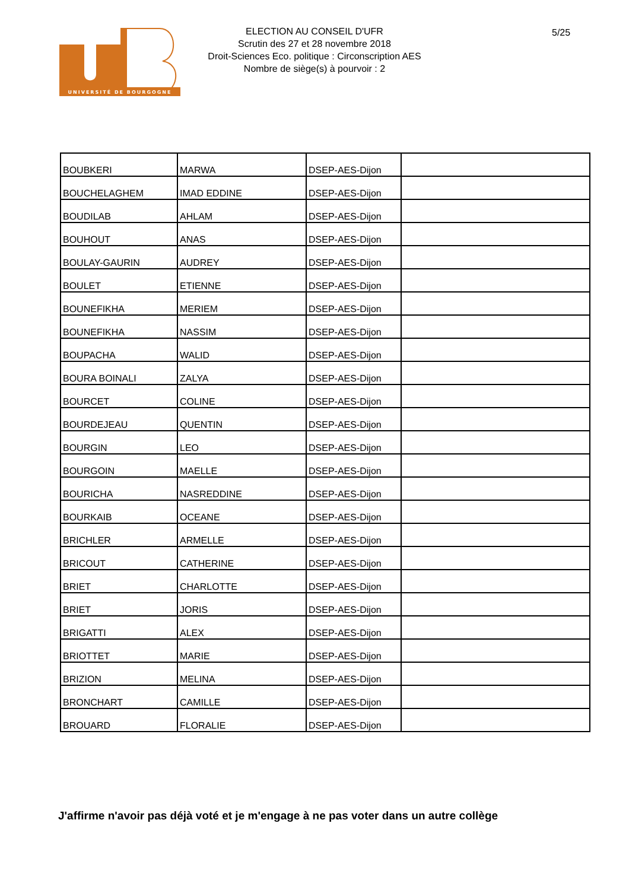UNIVERSITÉ DE BOURGOGNE
ELECTION AU CONSEIL D'UFR
Scrutin des 27 et 28 novembre 2018
Droit-Sciences Eco. politique : Circonscription AES
Nombre de siège(s) à pourvoir : 2
5/25
| BOUBKERI | MARWA | DSEP-AES-Dijon | |
| BOUCHELAGHEM | IMAD EDDINE | DSEP-AES-Dijon | |
| BOUDILAB | AHLAM | DSEP-AES-Dijon | |
| BOUHOUT | ANAS | DSEP-AES-Dijon | |
| BOULAY-GAURIN | AUDREY | DSEP-AES-Dijon | |
| BOULET | ETIENNE | DSEP-AES-Dijon | |
| BOUNEFIKHA | MERIEM | DSEP-AES-Dijon | |
| BOUNEFIKHA | NASSIM | DSEP-AES-Dijon | |
| BOUPACHA | WALID | DSEP-AES-Dijon | |
| BOURA BOINALI | ZALYA | DSEP-AES-Dijon | |
| BOURCET | COLINE | DSEP-AES-Dijon | |
| BOURDEJEAU | QUENTIN | DSEP-AES-Dijon | |
| BOURGIN | LEO | DSEP-AES-Dijon | |
| BOURGOIN | MAELLE | DSEP-AES-Dijon | |
| BOURICHA | NASREDDINE | DSEP-AES-Dijon | |
| BOURKAIB | OCEANE | DSEP-AES-Dijon | |
| BRICHLER | ARMELLE | DSEP-AES-Dijon | |
| BRICOUT | CATHERINE | DSEP-AES-Dijon | |
| BRIET | CHARLOTTE | DSEP-AES-Dijon | |
| BRIET | JORIS | DSEP-AES-Dijon | |
| BRIGATTI | ALEX | DSEP-AES-Dijon | |
| BRIOTTET | MARIE | DSEP-AES-Dijon | |
| BRIZION | MELINA | DSEP-AES-Dijon | |
| BRONCHART | CAMILLE | DSEP-AES-Dijon | |
| BROUARD | FLORALIE | DSEP-AES-Dijon | |
J'affirme n'avoir pas déjà voté et je m'engage à ne pas voter dans un autre collège